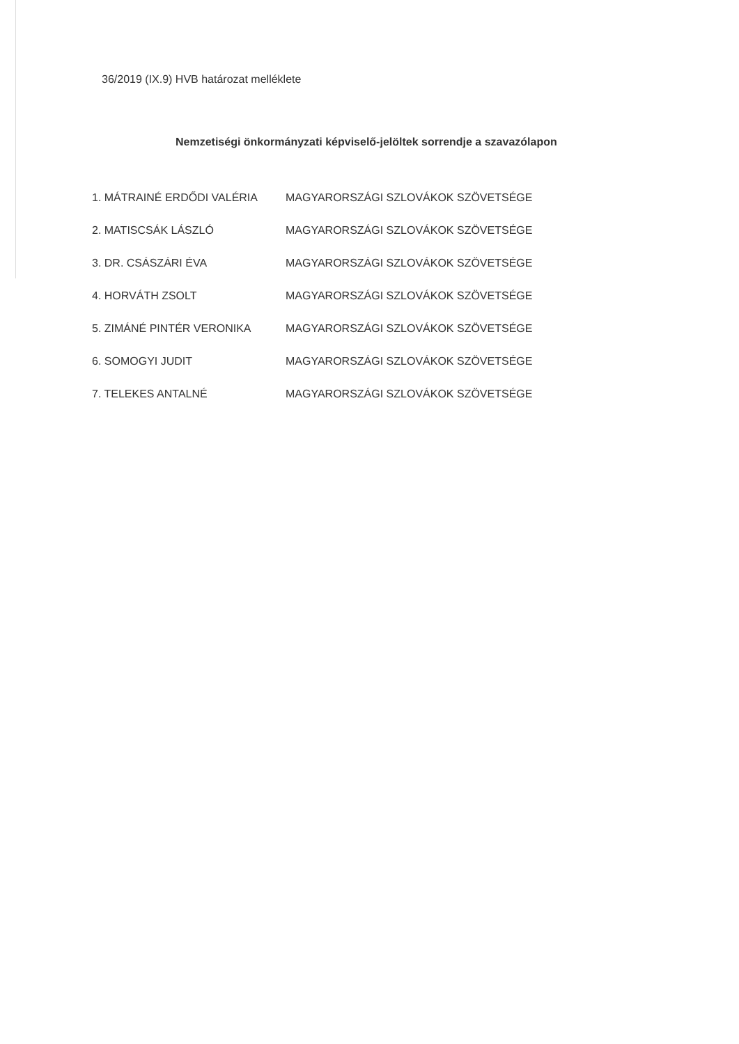36/2019 (IX.9) HVB határozat melléklete
Nemzetiségi önkormányzati képviselő-jelöltek sorrendje a szavazólapon
1. MÁTRAINÉ ERDŐDI VALÉRIA MAGYARORSZÁGI SZLOVÁKOK SZÖVETSÉGE
2. MATISCSÁK LÁSZLÓ MAGYARORSZÁGI SZLOVÁKOK SZÖVETSÉGE
3. DR. CSÁSZÁRI ÉVA MAGYARORSZÁGI SZLOVÁKOK SZÖVETSÉGE
4. HORVÁTH ZSOLT MAGYARORSZÁGI SZLOVÁKOK SZÖVETSÉGE
5. ZIMÁNÉ PINTÉR VERONIKA MAGYARORSZÁGI SZLOVÁKOK SZÖVETSÉGE
6. SOMOGYI JUDIT MAGYARORSZÁGI SZLOVÁKOK SZÖVETSÉGE
7. TELEKES ANTALNÉ MAGYARORSZÁGI SZLOVÁKOK SZÖVETSÉGE